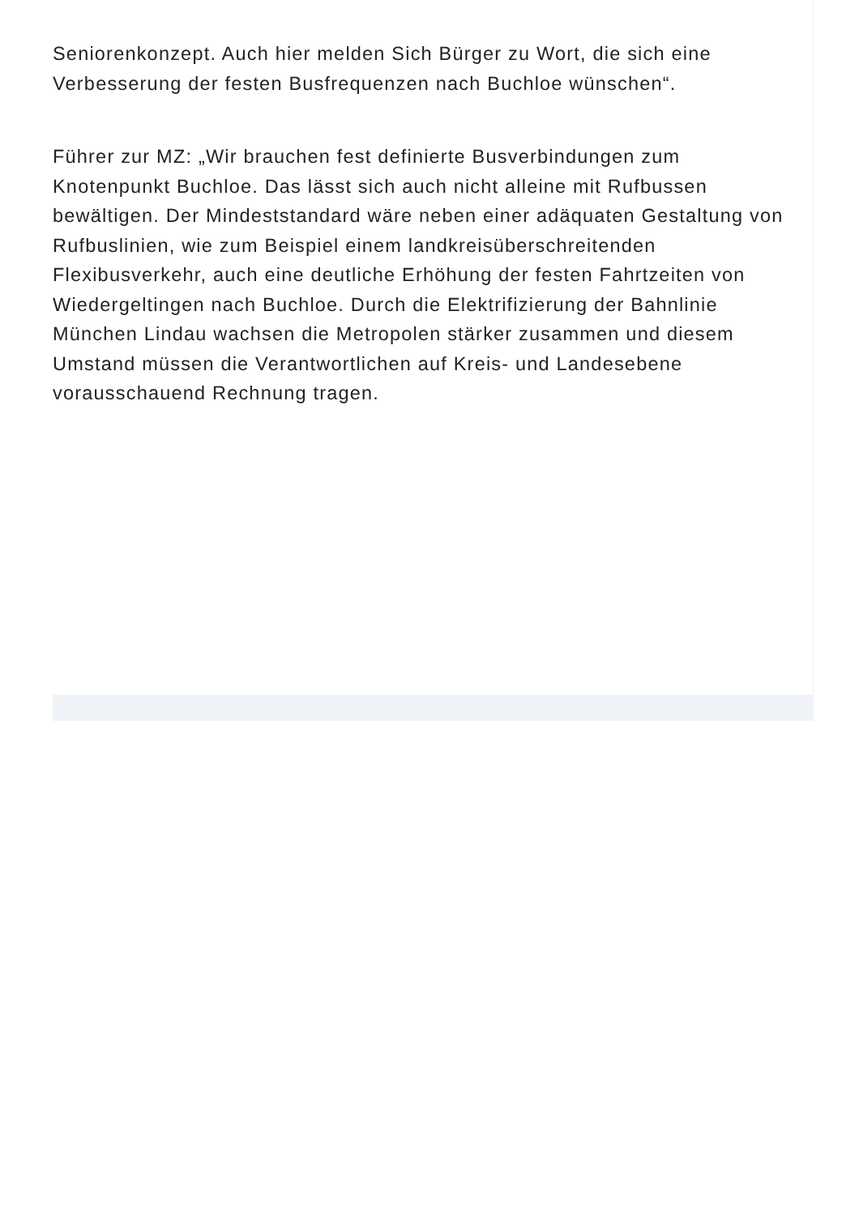Seniorenkonzept. Auch hier melden Sich Bürger zu Wort, die sich eine Verbesserung der festen Busfrequenzen nach Buchloe wünschen“.
Führer zur MZ: „Wir brauchen fest definierte Busverbindungen zum Knotenpunkt Buchloe. Das lässt sich auch nicht alleine mit Rufbussen bewältigen. Der Mindeststandard wäre neben einer adäquaten Gestaltung von Rufbuslinien, wie zum Beispiel einem landkreisüberschreitenden Flexibusverkehr, auch eine deutliche Erhöhung der festen Fahrtzeiten von Wiedergeltingen nach Buchloe. Durch die Elektrifizierung der Bahnlinie München Lindau wachsen die Metropolen stärker zusammen und diesem Umstand müssen die Verantwortlichen auf Kreis- und Landesebene vorausschauend Rechnung tragen.